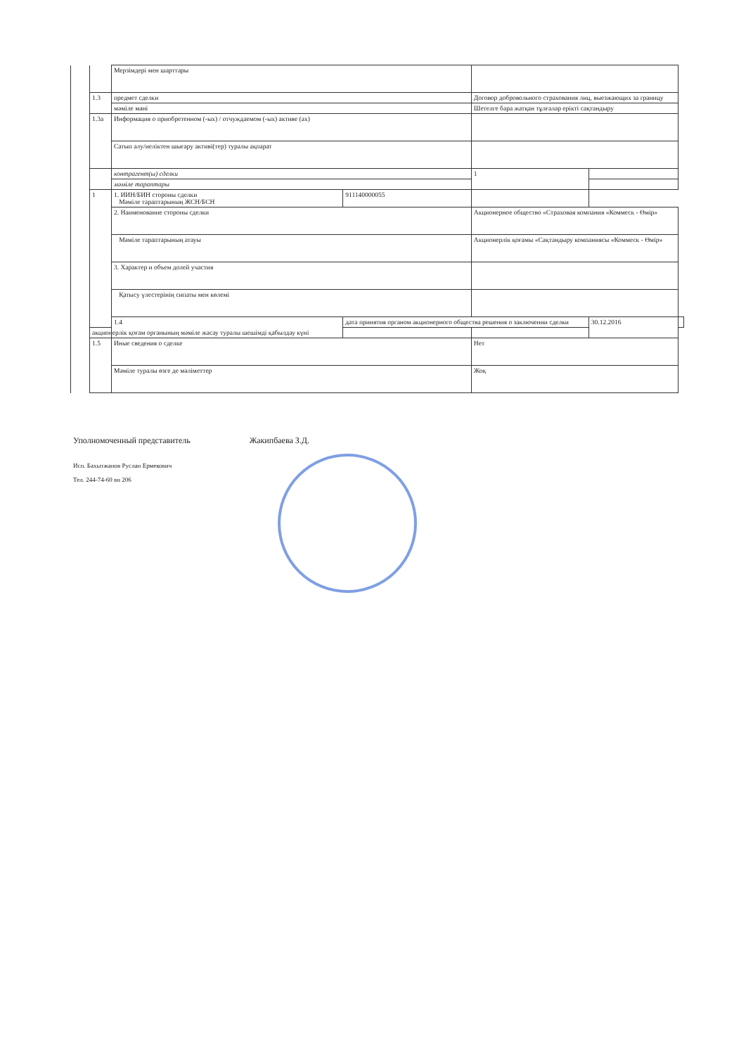| | | Мерзімдері мен шарттары | | | | |
| | 1.3 | предмет сделки | | Договор добровольного страхования лиц, выезжающих за границу | | |
| | | мәміле мәні | | Шетелге бара жатқан тұлғалар ерікті сақтандыру | | |
| | 1.3а | Информация о приобретенном (-ых) / отчуждаемом (-ых) активе (ах) | | | | |
| | | Сатып алу/иеліктен шығару активі(тер) туралы ақпарат | | | | |
| | | контрагент(ы) сделки | | 1 | | |
| | | мәміле тараптары | | | | |
| | 1 | 1. ИИН/БИН стороны сделки Мәміле тараптарының ЖСН/БСН | | 911140000055 | | |
| | | 2. Наименование стороны сделки | | Акционерное общество «Страховая компания «Коммеск - Өмір» | | |
| | | Мәміле тараптарының атауы | | Акционерлік қоғамы «Сақтандыру компаниясы «Коммеск - Өмір» | | |
| | | 3. Характер и объем долей участия | | | | |
| | | Қатысу үлестерінің сипаты мен көлемі | | | | |
| | | 1.4 | дата принятия органом акционерного общества решения о заключении сделки | | 30.12.2016 | |
| | акционерлік қоғам органының мәміле жасау туралы шешімді қабылдау күні | | | | | |
| | 1.5 | Иные сведения о сделке | | Нет | | |
| | | Мәміле туралы өзге де мәліметтер | | Жоқ | | |
Уполномоченный представитель Жакипбаева З.Д.
Исп. Бахытжанов Руслан Ермекович
Тел. 244-74-60 вн 206